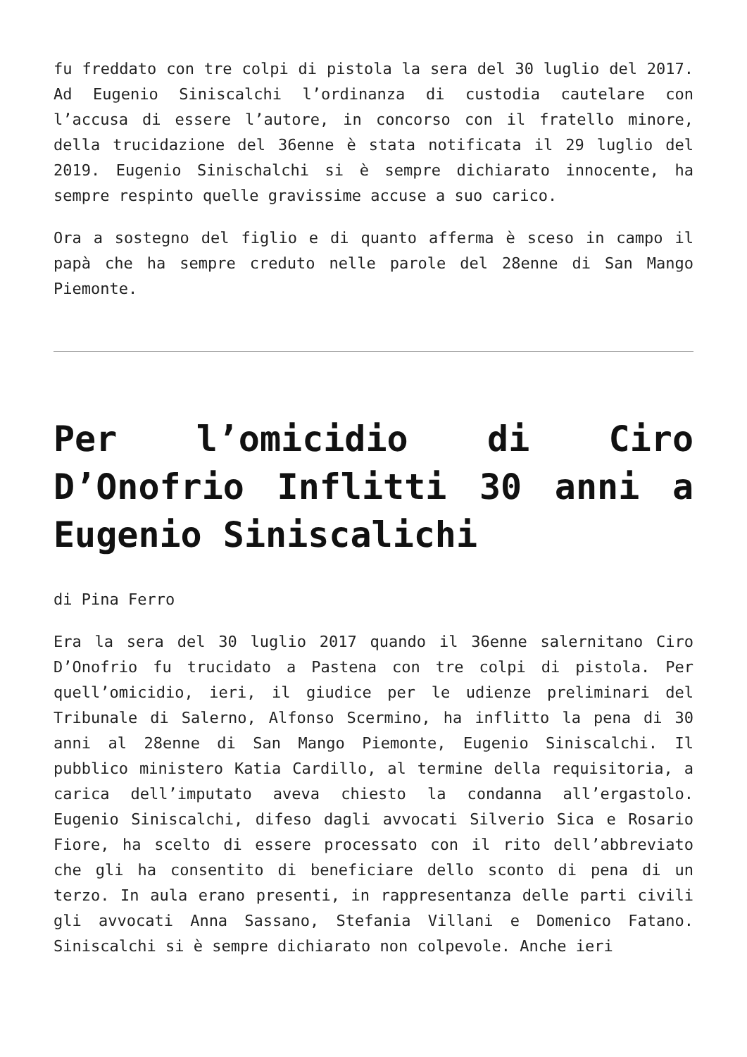fu freddato con tre colpi di pistola la sera del 30 luglio del 2017. Ad Eugenio Siniscalchi l’ordinanza di custodia cautelare con l’accusa di essere l’autore, in concorso con il fratello minore, della trucidazione del 36enne è stata notificata il 29 luglio del 2019. Eugenio Sinischalchi si è sempre dichiarato innocente, ha sempre respinto quelle gravissime accuse a suo carico.
Ora a sostegno del figlio e di quanto afferma è sceso in campo il papà che ha sempre creduto nelle parole del 28enne di San Mango Piemonte.
Per l’omicidio di Ciro D’Onofrio Inflitti 30 anni a Eugenio Siniscalichi
di Pina Ferro
Era la sera del 30 luglio 2017 quando il 36enne salernitano Ciro D’Onofrio fu trucidato a Pastena con tre colpi di pistola. Per quell’omicidio, ieri, il giudice per le udienze preliminari del Tribunale di Salerno, Alfonso Scermino, ha inflitto la pena di 30 anni al 28enne di San Mango Piemonte, Eugenio Siniscalchi. Il pubblico ministero Katia Cardillo, al termine della requisitoria, a carica dell’imputato aveva chiesto la condanna all’ergastolo. Eugenio Siniscalchi, difeso dagli avvocati Silverio Sica e Rosario Fiore, ha scelto di essere processato con il rito dell’abbreviato che gli ha consentito di beneficiare dello sconto di pena di un terzo. In aula erano presenti, in rappresentanza delle parti civili gli avvocati Anna Sassano, Stefania Villani e Domenico Fatano. Siniscalchi si è sempre dichiarato non colpevole. Anche ieri